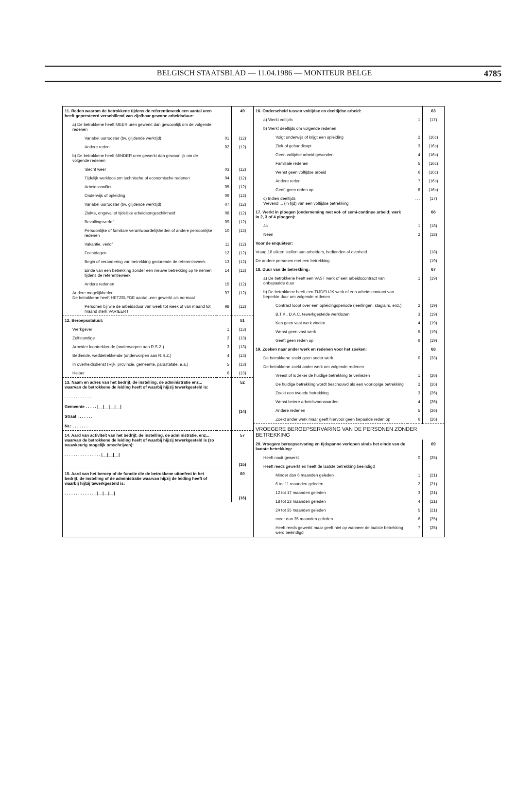BELGISCH STAATSBLAD — 11.04.1986 — MONITEUR BELGE 4785
| 11. Reden waarom de betrokkene tijdens de referentieweek een aantal uren heeft gepresteerd verschillend van zijn/haar gewone arbeidsduur: | | 49 |
| a) De betrokkene heeft MEER uren gewerkt dan gewoonlijk om de volgende redenen | | |
| Variabel uurrooster (bv. glijdende werktijd) | 01 | (12) |
| Andere reden | 02 | (12) |
| b) De betrokkene heeft MINDER uren gewerkt dan gewoonlijk om de volgende redenen | | |
| Slecht weer | 03 | (12) |
| Tijdelijk werkloos om technische of economische redenen | 04 | (12) |
| Arbeidsconflict | 05 | (12) |
| Onderwijs of opleiding | 06 | (12) |
| Variabel uurrooster (bv. glijdende werktijd) | 07 | (12) |
| Ziekte, ongeval of tijdelijke arbeidsongeschiktheid | 08 | (12) |
| Bevallingsverlof | 09 | (12) |
| Persoonlijke of familiale verantwoordelijkheden of andere persoonlijke redenen | 10 | (12) |
| Vakantie, verlof | 11 | (12) |
| Feestdagen | 12 | (12) |
| Begin of verandering van betrekking gedurende de referentieweek | 13 | (12) |
| Einde van een betrekking zonder een nieuwe betrekking op te nemen tijdens de referentieweek | 14 | (12) |
| Andere redenen | 15 | (12) |
| Andere mogelijkheden De betrokkene heeft HETZELFDE aantal uren gewerkt als normaal | 97 | (12) |
| Personen bij wie de arbeidsduur van week tot week of van maand tot maand sterk VARIEERT | 98 | (12) |
| 12. Beroepsstatuut: | | 51 |
| Werkgever | 1 | (13) |
| Zelfstandige | 2 | (13) |
| Arbeider loontrekkende (onderworpen aan R.S.Z.) | 3 | (13) |
| Bediende, weddetrekkende (onderworpen aan R.S.Z.) | 4 | (13) |
| In overheidsdienst (Rijk, provincie, gemeente, parastatale, e.a.) | 5 | (13) |
| Helper | 6 | (13) |
| 13. Naam en adres van het bedrijf, de instelling, de administratie enz... waarvan de betrokkene de leiding heeft of waarbij hij/zij tewerkgesteld is: . . . . . . . . . . . . Gemeente . . . . . /__/__/__/__/ Straat . . . . . . . Nr.: . . . . . . . | | 52 (14) |
| 14. Aard van activiteit van het bedrijf, de instelling, de administratie, enz... waarvan de betrokkene de leiding heeft of waarbij hij/zij tewerkgesteld is (zo nauwkeurig mogelijk omschrijven): . . . . . . . . . . . . . . . . /__/__/__/ | | 57 (15) |
| 15. Aard van het beroep of de functie die de betrokkene uitoefent in het bedrijf, de instelling of de administratie waarvan hij/zij de leiding heeft of waarbij hij/zij tewerkgesteld is: . . . . . . . . . . . . . . /__/__/__/ | | 60 (16) |
| 16. Onderscheid tussen voltijdse en deeltijdse arbeid: | | 63 |
| a) Werkt voltijds | 1 | (17) |
| b) Werkt deeltijds om volgende redenen | | |
| Volgt onderwijs of krijgt een opleiding | 2 | (16c) |
| Ziek of gehandicapt | 3 | (16c) |
| Geen voltijdse arbeid gevonden | 4 | (16c) |
| Familiale redenen | 5 | (16c) |
| Wenst geen voltijdse arbeid | 6 | (16c) |
| Andere reden | 7 | (16c) |
| Geeft geen reden op | 8 | (16c) |
| c) Indien deeltijds Wevend ... (in tijd) van een voltijdse betrekking | . . . | (17) |
| 17. Werkt in ploegen (onderneming met vol- of semi-continue arbeid; werk in 2, 3 of 4 ploegen): | | 66 |
| Ja | 1 | (18) |
| Neen | 2 | (18) |
| Voor de enquêteur: | | |
| Vraag 18 alleen stellen aan arbeiders, bedienden of overheid | | (18) |
| De andere personen met een betrekking | | (19) |
| 18. Duur van de betrekking: | | 67 |
| a) De betrokkene heeft een VAST werk of een arbeidscontract van onbepaalde duur | 1 | (19) |
| b) De betrokkene heeft een TIJDELIJK werk of een arbeidscontract van beperkte duur om volgende redenen | | |
| Contract loopt over een opleidingsperiode (leerlingen, stagiairs, enz.) | 2 | (19) |
| B.T.K., D.A.C. tewerkgestelde werklozen | 3 | (19) |
| Kan geen vast werk vinden | 4 | (19) |
| Wenst geen vast werk | 5 | (19) |
| Geeft geen reden op | 6 | (19) |
| 19. Zoeken naar ander werk en redenen voor het zoeken: | | 68 |
| De betrokkene zoekt geen ander werk | 0 | (33) |
| De betrokkene zoekt ander werk om volgende redenen | | |
| Vreest of is zeker de huidige betrekking te verliezen | 1 | (26) |
| De huidige betrekking wordt beschouwd als een voorlopige betrekking | 2 | (26) |
| Zoekt een tweede betrekking | 3 | (26) |
| Wenst betere arbeidsvoorwaarden | 4 | (26) |
| Andere redenen | 5 | (26) |
| Zoekt ander werk maar geeft hiervoor geen bepaalde reden op | 6 | (26) |
| VROEGERE BEROEPSERVARING VAN DE PERSONEN ZONDER BETREKKING | | |
| 20. Vroegere beroepservaring en tijdspanne verlopen sinds het einde van de laatste betrekking: | | 69 |
| Heeft nooit gewerkt | 0 | (25) |
| Heeft reeds gewerkt en heeft de laatste betrekking beëindigd | | |
| Minder dan 6 maanden geleden | 1 | (21) |
| 6 tot 11 maanden geleden | 2 | (21) |
| 12 tot 17 maanden geleden | 3 | (21) |
| 18 tot 23 maanden geleden | 4 | (21) |
| 24 tot 35 maanden geleden | 5 | (21) |
| meer dan 35 maanden geleden | 6 | (25) |
| Heeft reeds gewerkt maar geeft niet op wanneer de laatste betrekking werd beëindigd | 7 | (25) |